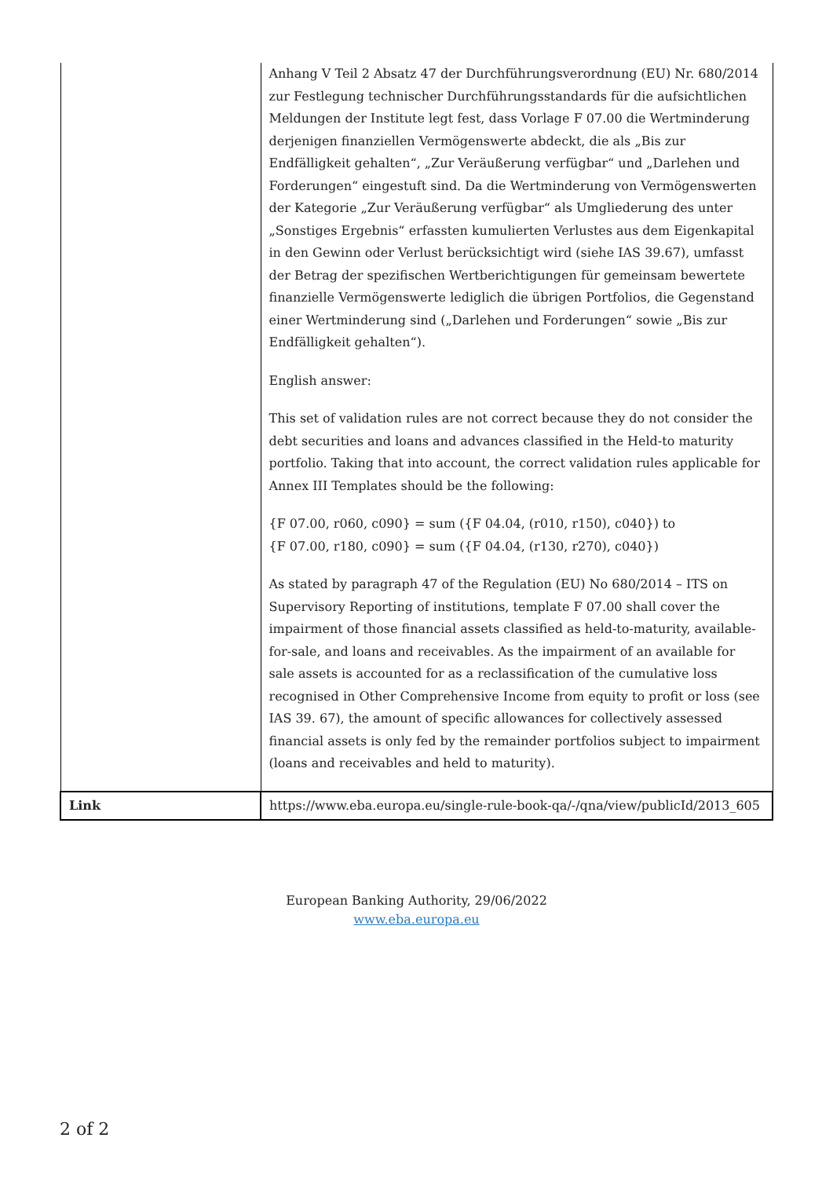| | Anhang V Teil 2 Absatz 47 der Durchführungsverordnung (EU) Nr. 680/2014 zur Festlegung technischer Durchführungsstandards für die aufsichtlichen Meldungen der Institute legt fest, dass Vorlage F 07.00 die Wertminderung derjenigen finanziellen Vermögenswerte abdeckt, die als „Bis zur Endfälligkeit gehalten“, „Zur Veräußerung verfügbar“ und „Darlehen und Forderungen“ eingestuft sind. Da die Wertminderung von Vermögenswerten der Kategorie „Zur Veräußerung verfügbar“ als Umgliederung des unter „Sonstiges Ergebnis“ erfassten kumulierten Verlustes aus dem Eigenkapital in den Gewinn oder Verlust berücksichtigt wird (siehe IAS 39.67), umfasst der Betrag der spezifischen Wertberichtigungen für gemeinsam bewertete finanzielle Vermögenswerte lediglich die übrigen Portfolios, die Gegenstand einer Wertminderung sind („Darlehen und Forderungen“ sowie „Bis zur Endfälligkeit gehalten“). English answer: This set of validation rules are not correct because they do not consider the debt securities and loans and advances classified in the Held-to maturity portfolio. Taking that into account, the correct validation rules applicable for Annex III Templates should be the following: {F 07.00, r060, c090} = sum ({F 04.04, (r010, r150), c040}) to {F 07.00, r180, c090} = sum ({F 04.04, (r130, r270), c040}) As stated by paragraph 47 of the Regulation (EU) No 680/2014 – ITS on Supervisory Reporting of institutions, template F 07.00 shall cover the impairment of those financial assets classified as held-to-maturity, available-for-sale, and loans and receivables. As the impairment of an available for sale assets is accounted for as a reclassification of the cumulative loss recognised in Other Comprehensive Income from equity to profit or loss (see IAS 39. 67), the amount of specific allowances for collectively assessed financial assets is only fed by the remainder portfolios subject to impairment (loans and receivables and held to maturity). |
| Link | https://www.eba.europa.eu/single-rule-book-qa/-/qna/view/publicId/2013_605 |
European Banking Authority, 29/06/2022
www.eba.europa.eu
2 of 2